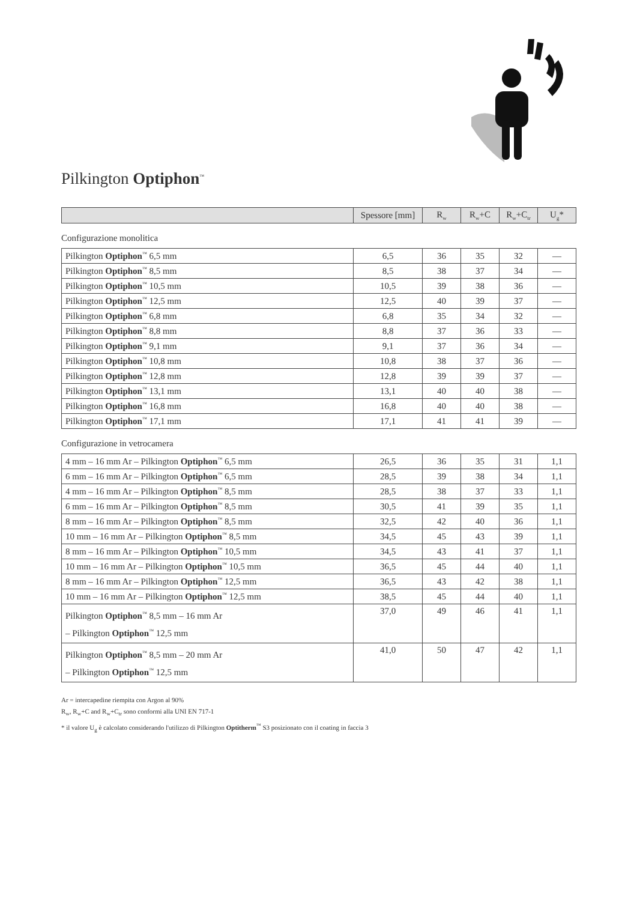Pilkington Optiphon<sup>™</sup>
| | Spessore [mm] | R<sub>w</sub> | R<sub>w</sub>+C | R<sub>w</sub>+C<sub>tr</sub> | U<sub>g</sub>* |
| --- | --- | --- | --- | --- | --- |
Configurazione monolitica
| Pilkington Optiphon<sup>™</sup> 6,5 mm | 6,5 | 36 | 35 | 32 | — |
| Pilkington Optiphon<sup>™</sup> 8,5 mm | 8,5 | 38 | 37 | 34 | — |
| Pilkington Optiphon<sup>™</sup> 10,5 mm | 10,5 | 39 | 38 | 36 | — |
| Pilkington Optiphon<sup>™</sup> 12,5 mm | 12,5 | 40 | 39 | 37 | — |
| Pilkington Optiphon<sup>™</sup> 6,8 mm | 6,8 | 35 | 34 | 32 | — |
| Pilkington Optiphon<sup>™</sup> 8,8 mm | 8,8 | 37 | 36 | 33 | — |
| Pilkington Optiphon<sup>™</sup> 9,1 mm | 9,1 | 37 | 36 | 34 | — |
| Pilkington Optiphon<sup>™</sup> 10,8 mm | 10,8 | 38 | 37 | 36 | — |
| Pilkington Optiphon<sup>™</sup> 12,8 mm | 12,8 | 39 | 39 | 37 | — |
| Pilkington Optiphon<sup>™</sup> 13,1 mm | 13,1 | 40 | 40 | 38 | — |
| Pilkington Optiphon<sup>™</sup> 16,8 mm | 16,8 | 40 | 40 | 38 | — |
| Pilkington Optiphon<sup>™</sup> 17,1 mm | 17,1 | 41 | 41 | 39 | — |
Configurazione in vetrocamera
| 4 mm – 16 mm Ar – Pilkington Optiphon<sup>™</sup> 6,5 mm | 26,5 | 36 | 35 | 31 | 1,1 |
| 6 mm – 16 mm Ar – Pilkington Optiphon<sup>™</sup> 6,5 mm | 28,5 | 39 | 38 | 34 | 1,1 |
| 4 mm – 16 mm Ar – Pilkington Optiphon<sup>™</sup> 8,5 mm | 28,5 | 38 | 37 | 33 | 1,1 |
| 6 mm – 16 mm Ar – Pilkington Optiphon<sup>™</sup> 8,5 mm | 30,5 | 41 | 39 | 35 | 1,1 |
| 8 mm – 16 mm Ar – Pilkington Optiphon<sup>™</sup> 8,5 mm | 32,5 | 42 | 40 | 36 | 1,1 |
| 10 mm – 16 mm Ar – Pilkington Optiphon<sup>™</sup> 8,5 mm | 34,5 | 45 | 43 | 39 | 1,1 |
| 8 mm – 16 mm Ar – Pilkington Optiphon<sup>™</sup> 10,5 mm | 34,5 | 43 | 41 | 37 | 1,1 |
| 10 mm – 16 mm Ar – Pilkington Optiphon<sup>™</sup> 10,5 mm | 36,5 | 45 | 44 | 40 | 1,1 |
| 8 mm – 16 mm Ar – Pilkington Optiphon<sup>™</sup> 12,5 mm | 36,5 | 43 | 42 | 38 | 1,1 |
| 10 mm – 16 mm Ar – Pilkington Optiphon<sup>™</sup> 12,5 mm | 38,5 | 45 | 44 | 40 | 1,1 |
| Pilkington Optiphon<sup>™</sup> 8,5 mm – 16 mm Ar – Pilkington Optiphon<sup>™</sup> 12,5 mm | 37,0 | 49 | 46 | 41 | 1,1 |
| Pilkington Optiphon<sup>™</sup> 8,5 mm – 20 mm Ar – Pilkington Optiphon<sup>™</sup> 12,5 mm | 41,0 | 50 | 47 | 42 | 1,1 |
Ar = intercapedine riempita con Argon al 90%
R<sub>w</sub>, R<sub>w</sub>+C and R<sub>w</sub>+C<sub>tr</sub> sono conformi alla UNI EN 717-1
* il valore U<sub>g</sub> è calcolato considerando l'utilizzo di Pilkington Optitherm<sup>™</sup> S3 posizionato con il coating in faccia 3